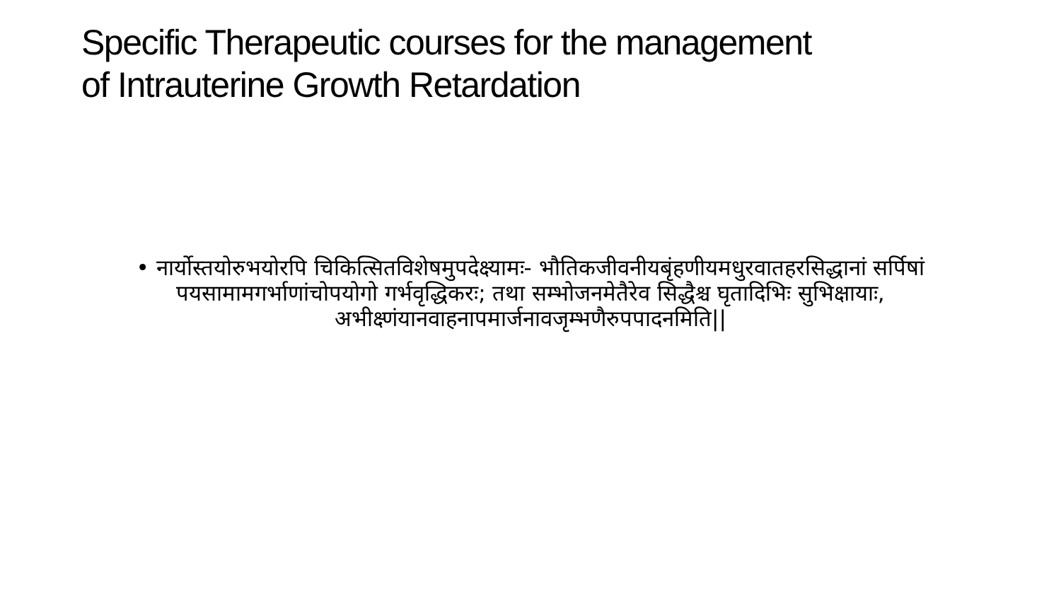Specific Therapeutic courses for the management
of Intrauterine Growth Retardation
• नार्योस्तयोरुभयोरपि चिकित्सितविशेषमुपदेक्ष्यामः- भौतिकजीवनीयबृंहणीयमधुरवातहरसिद्धानां सर्पिषां पयसामामगर्भाणांचोपयोगो गर्भवृद्धिकरः; तथा सम्भोजनमेतैरेव सिद्धैश्च घृतादिभिः सुभिक्षायाः, अभीक्ष्णंयानवाहनापमार्जनावजृम्भणैरुपपादनमिति||